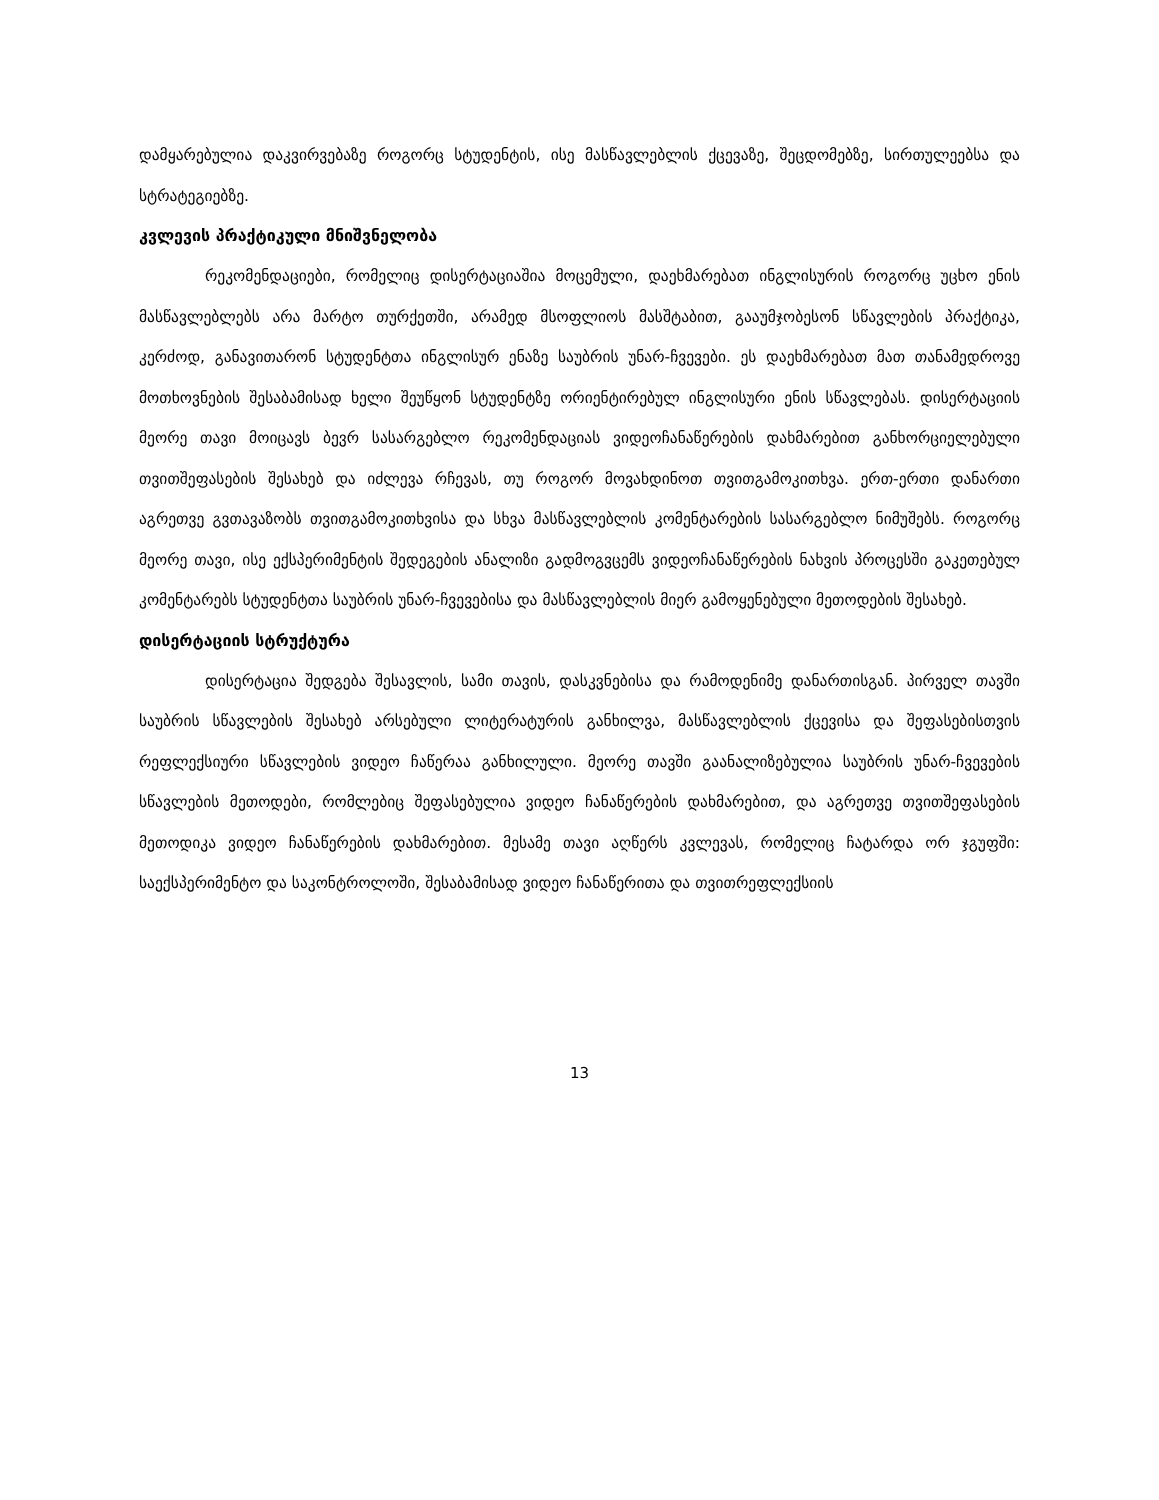დამყარებულია დაკვირვებაზე როგორც სტუდენტის, ისე მასწავლებლის ქცევაზე, შეცდომებზე, სირთულეებსა და სტრატეგიებზე.
კვლევის პრაქტიკული მნიშვნელობა
რეკომენდაციები, რომელიც დისერტაციაშია მოცემული, დაეხმარებათ ინგლისურის როგორც უცხო ენის მასწავლებლებს არა მარტო თურქეთში, არამედ მსოფლიოს მასშტაბით, გააუმჯობესონ სწავლების პრაქტიკა, კერძოდ, განავითარონ სტუდენტთა ინგლისურ ენაზე საუბრის უნარ-ჩვევები. ეს დაეხმარებათ მათ თანამედროვე მოთხოვნების შესაბამისად ხელი შეუწყონ სტუდენტზე ორიენტირებულ ინგლისური ენის სწავლებას. დისერტაციის მეორე თავი მოიცავს ბევრ სასარგებლო რეკომენდაციას ვიდეოჩანაწერების დახმარებით განხორციელებული თვითშეფასების შესახებ და იძლევა რჩევას, თუ როგორ მოვახდინოთ თვითგამოკითხვა. ერთ-ერთი დანართი აგრეთვე გვთავაზობს თვითგამოკითხვისა და სხვა მასწავლებლის კომენტარების სასარგებლო ნიმუშებს. როგორც მეორე თავი, ისე ექსპერიმენტის შედეგების ანალიზი გადმოგვცემს ვიდეოჩანაწერების ნახვის პროცესში გაკეთებულ კომენტარებს სტუდენტთა საუბრის უნარ-ჩვევებისა და მასწავლებლის მიერ გამოყენებული მეთოდების შესახებ.
დისერტაციის სტრუქტურა
დისერტაცია შედგება შესავლის, სამი თავის, დასკვნებისა და რამოდენიმე დანართისგან. პირველ თავში საუბრის სწავლების შესახებ არსებული ლიტერატურის განხილვა, მასწავლებლის ქცევისა და შეფასებისთვის რეფლექსიური სწავლების ვიდეო ჩაწერაა განხილული. მეორე თავში გაანალიზებულია საუბრის უნარ-ჩვევების სწავლების მეთოდები, რომლებიც შეფასებულია ვიდეო ჩანაწერების დახმარებით, და აგრეთვე თვითშეფასების მეთოდიკა ვიდეო ჩანაწერების დახმარებით. მესამე თავი აღწერს კვლევას, რომელიც ჩატარდა ორ ჯგუფში: საექსპერიმენტო და საკონტროლოში, შესაბამისად ვიდეო ჩანაწერითა და თვითრეფლექსიის
13